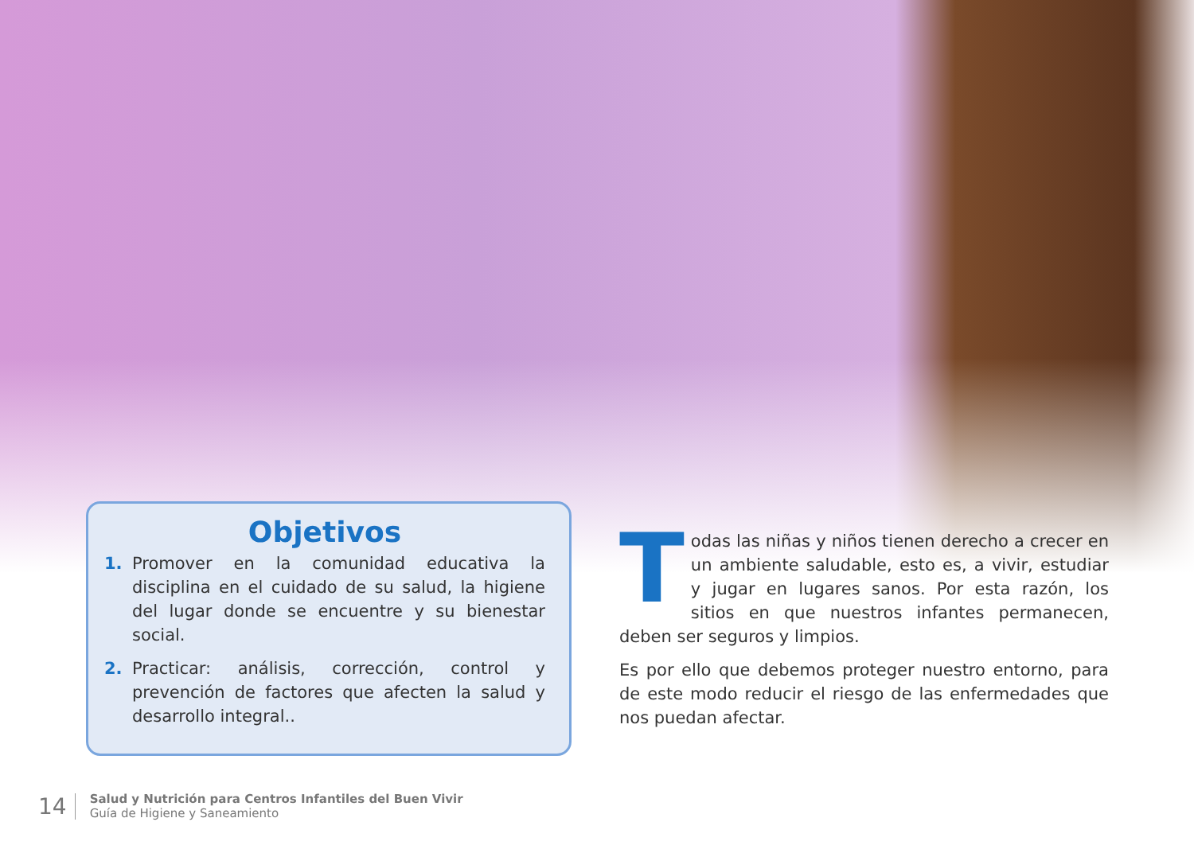Objetivos
1. Promover en la comunidad educativa la disciplina en el cuidado de su salud, la higiene del lugar donde se encuentre y su bienestar social.
2. Practicar: análisis, corrección, control y prevención de factores que afecten la salud y desarrollo integral..
Todas las niñas y niños tienen derecho a crecer en un ambiente saludable, esto es, a vivir, estudiar y jugar en lugares sanos. Por esta razón, los sitios en que nuestros infantes permanecen, deben ser seguros y limpios.
Es por ello que debemos proteger nuestro entorno, para de este modo reducir el riesgo de las enfermedades que nos puedan afectar.
14
Salud y Nutrición para Centros Infantiles del Buen Vivir
Guía de Higiene y Saneamiento